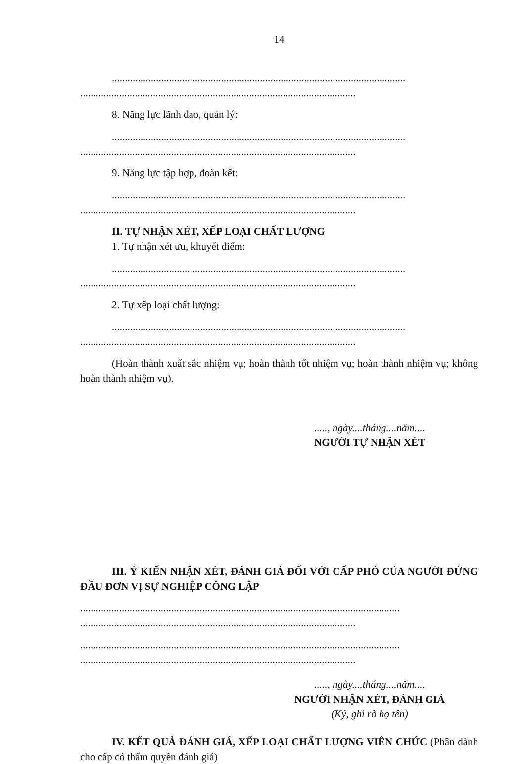14
.................................................................................................................
..........................................................................................................
8. Năng lực lãnh đạo, quản lý:
.................................................................................................................
..........................................................................................................
9. Năng lực tập hợp, đoàn kết:
.................................................................................................................
..........................................................................................................
II. TỰ NHẬN XÉT, XẾP LOẠI CHẤT LƯỢNG
1. Tự nhận xét ưu, khuyết điểm:
.................................................................................................................
..........................................................................................................
2. Tự xếp loại chất lượng:
.................................................................................................................
..........................................................................................................
(Hoàn thành xuất sắc nhiệm vụ; hoàn thành tốt nhiệm vụ; hoàn thành nhiệm vụ; không hoàn thành nhiệm vụ).
....., ngày....tháng....năm....
NGƯỜI TỰ NHẬN XÉT
III. Ý KIẾN NHẬN XÉT, ĐÁNH GIÁ ĐỐI VỚI CẤP PHÓ CỦA NGƯỜI ĐỨNG ĐẦU ĐƠN VỊ SỰ NGHIỆP CÔNG LẬP
...........................................................................................................................
..........................................................................................................
...........................................................................................................................
..........................................................................................................
....., ngày....tháng....năm....
NGƯỜI NHẬN XÉT, ĐÁNH GIÁ
(Ký, ghi rõ họ tên)
IV. KẾT QUẢ ĐÁNH GIÁ, XẾP LOẠI CHẤT LƯỢNG VIÊN CHỨC (Phần dành cho cấp có thẩm quyền đánh giá)